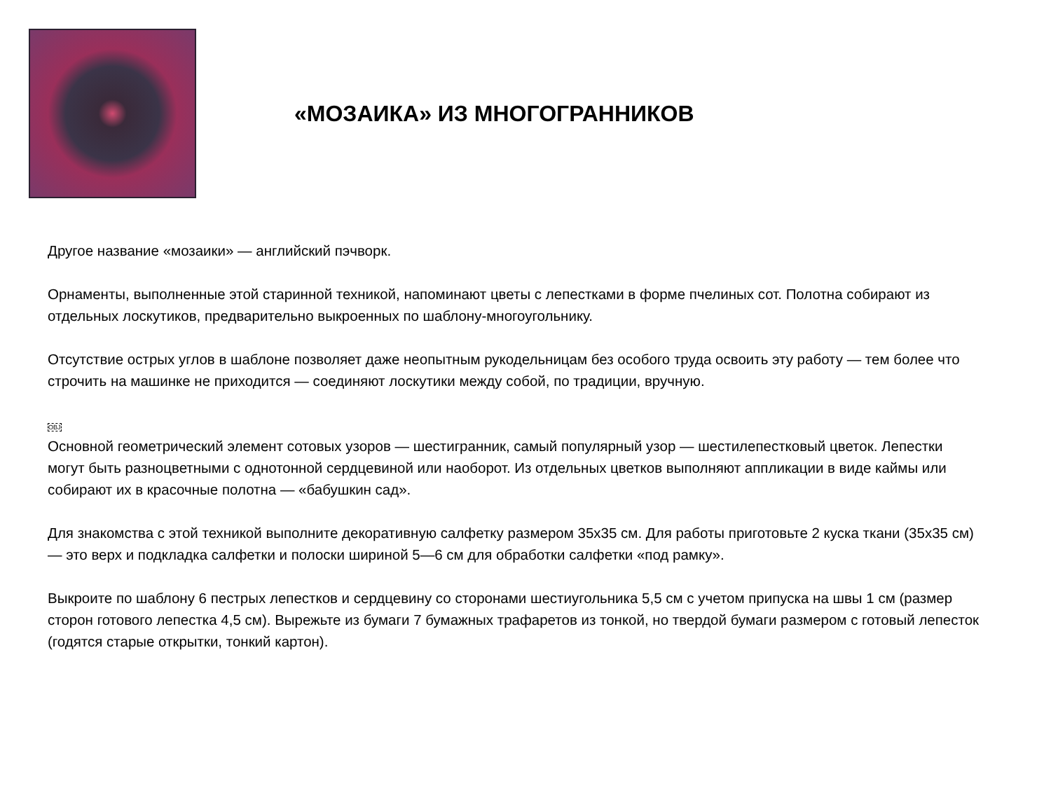«МОЗАИКА» ИЗ МНОГОГРАННИКОВ
Другое название «мозаики» — английский пэчворк.
Орнаменты, выполненные этой старинной техникой, напоминают цветы с лепестками в форме пчелиных сот. Полотна собирают из отдельных лоскутиков, предварительно выкроенных по шаблону-многоугольнику.
Отсутствие острых углов в шаблоне позволяет даже неопытным рукодельницам без особого труда освоить эту работу — тем более что строчить на машинке не приходится — соединяют лоскутики между собой, по традиции, вручную.
OBJ
Основной геометрический элемент сотовых узоров — шестигранник, самый популярный узор — шестилепестковый цветок. Лепестки могут быть разноцветными с однотонной сердцевиной или наоборот. Из отдельных цветков выполняют аппликации в виде каймы или собирают их в красочные полотна — «бабушкин сад».
Для знакомства с этой техникой выполните декоративную салфетку размером 35x35 см. Для работы приготовьте 2 куска ткани (35x35 см) — это верх и подкладка салфетки и полоски шириной 5—6 см для обработки салфетки «под рамку».
Выкроите по шаблону 6 пестрых лепестков и сердцевину со сторонами шестиугольника 5,5 см с учетом припуска на швы 1 см (размер сторон готового лепестка 4,5 см). Вырежьте из бумаги 7 бумажных трафаретов из тонкой, но твердой бумаги размером с готовый лепесток (годятся старые открытки, тонкий картон).